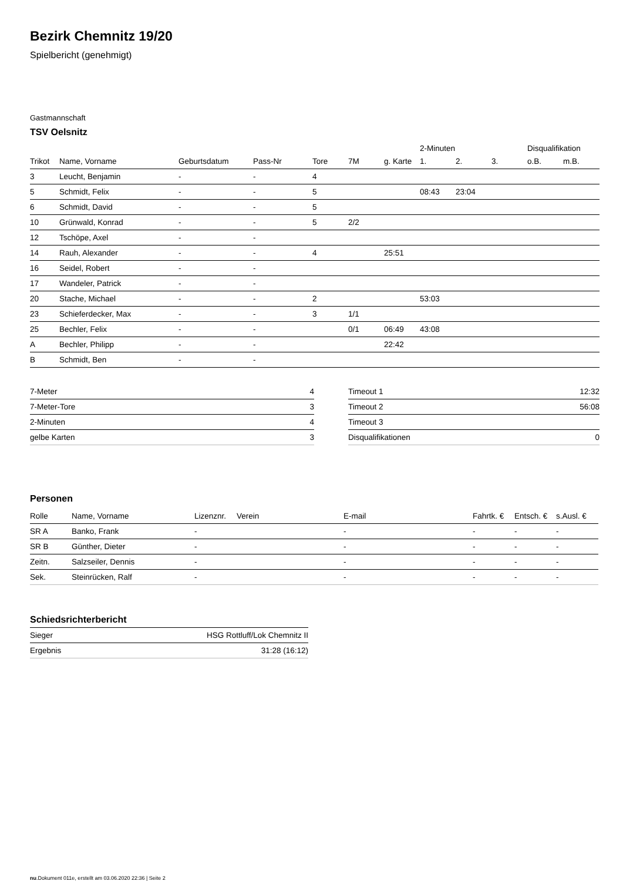Bezirk Chemnitz 19/20
Spielbericht (genehmigt)
Gastmannschaft
TSV Oelsnitz
| | | | | | | | 2-Minuten | | | Disqualifikation | |
| --- | --- | --- | --- | --- | --- | --- | --- | --- | --- | --- | --- |
| Trikot | Name, Vorname | Geburtsdatum | Pass-Nr | Tore | 7M | g. Karte | 1. | 2. | 3. | o.B. | m.B. |
| 3 | Leucht, Benjamin | - | - | 4 | | | | | | | |
| 5 | Schmidt, Felix | - | - | 5 | | | 08:43 | 23:04 | | | |
| 6 | Schmidt, David | - | - | 5 | | | | | | | |
| 10 | Grünwald, Konrad | - | - | 5 | 2/2 | | | | | | |
| 12 | Tschöpe, Axel | - | - | | | | | | | | |
| 14 | Rauh, Alexander | - | - | 4 | | 25:51 | | | | | |
| 16 | Seidel, Robert | - | - | | | | | | | | |
| 17 | Wandeler, Patrick | - | - | | | | | | | | |
| 20 | Stache, Michael | - | - | 2 | | | 53:03 | | | | |
| 23 | Schieferdecker, Max | - | - | 3 | 1/1 | | | | | | |
| 25 | Bechler, Felix | - | - | | 0/1 | 06:49 | 43:08 | | | | |
| A | Bechler, Philipp | - | - | | | 22:42 | | | | | |
| B | Schmidt, Ben | - | - | | | | | | | | |
| 7-Meter | 4 |
| 7-Meter-Tore | 3 |
| 2-Minuten | 4 |
| gelbe Karten | 3 |
| Timeout 1 | 12:32 |
| Timeout 2 | 56:08 |
| Timeout 3 | |
| Disqualifikationen | 0 |
Personen
| Rolle | Name, Vorname | Lizenznr. | Verein | E-mail | Fahrtk. € | Entsch. € | s.Ausl. € |
| --- | --- | --- | --- | --- | --- | --- | --- |
| SR A | Banko, Frank | - | | - | - | - | - |
| SR B | Günther, Dieter | - | | - | - | - | - |
| Zeitn. | Salzseiler, Dennis | - | | - | - | - | - |
| Sek. | Steinrücken, Ralf | - | | - | - | - | - |
Schiedsrichterbericht
| Sieger | HSG Rottluff/Lok Chemnitz II |
| Ergebnis | 31:28 (16:12) |
nu.Dokument 011e, erstellt am 03.06.2020 22:36 | Seite 2